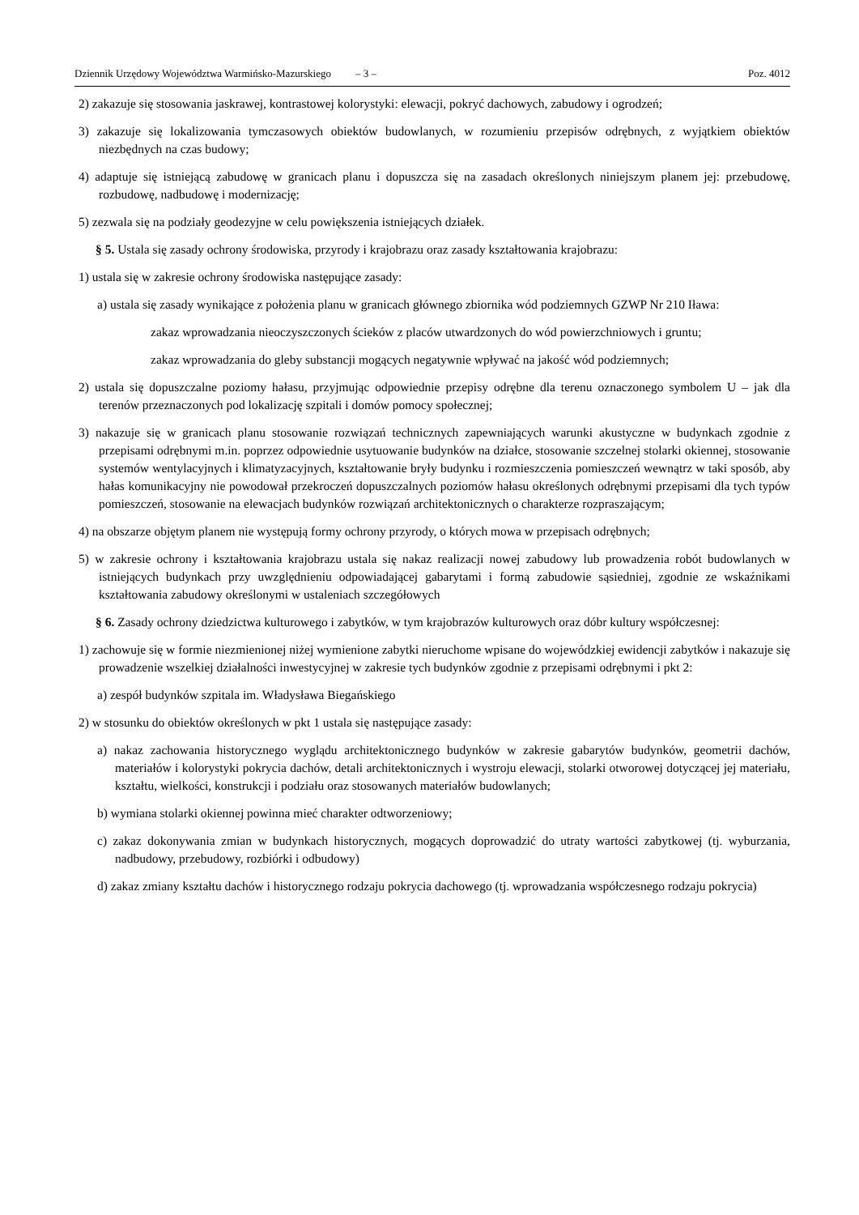Dziennik Urzędowy Województwa Warmińsko-Mazurskiego – 3 –
Poz. 4012
2) zakazuje się stosowania jaskrawej, kontrastowej kolorystyki: elewacji, pokryć dachowych, zabudowy i ogrodzeń;
3) zakazuje się lokalizowania tymczasowych obiektów budowlanych, w rozumieniu przepisów odrębnych, z wyjątkiem obiektów niezbędnych na czas budowy;
4) adaptuje się istniejącą zabudowę w granicach planu i dopuszcza się na zasadach określonych niniejszym planem jej: przebudowę, rozbudowę, nadbudowę i modernizację;
5) zezwala się na podziały geodezyjne w celu powiększenia istniejących działek.
§ 5. Ustala się zasady ochrony środowiska, przyrody i krajobrazu oraz zasady kształtowania krajobrazu:
1) ustala się w zakresie ochrony środowiska następujące zasady:
a) ustala się zasady wynikające z położenia planu w granicach głównego zbiornika wód podziemnych GZWP Nr 210 Iława:
zakaz wprowadzania nieoczyszczonych ścieków z placów utwardzonych do wód powierzchniowych i gruntu;
zakaz wprowadzania do gleby substancji mogących negatywnie wpływać na jakość wód podziemnych;
2) ustala się dopuszczalne poziomy hałasu, przyjmując odpowiednie przepisy odrębne dla terenu oznaczonego symbolem U – jak dla terenów przeznaczonych pod lokalizację szpitali i domów pomocy społecznej;
3) nakazuje się w granicach planu stosowanie rozwiązań technicznych zapewniających warunki akustyczne w budynkach zgodnie z przepisami odrębnymi m.in. poprzez odpowiednie usytuowanie budynków na działce, stosowanie szczelnej stolarki okiennej, stosowanie systemów wentylacyjnych i klimatyzacyjnych, kształtowanie bryły budynku i rozmieszczenia pomieszczeń wewnątrz w taki sposób, aby hałas komunikacyjny nie powodował przekroczeń dopuszczalnych poziomów hałasu określonych odrębnymi przepisami dla tych typów pomieszczeń, stosowanie na elewacjach budynków rozwiązań architektonicznych o charakterze rozpraszającym;
4) na obszarze objętym planem nie występują formy ochrony przyrody, o których mowa w przepisach odrębnych;
5) w zakresie ochrony i kształtowania krajobrazu ustala się nakaz realizacji nowej zabudowy lub prowadzenia robót budowlanych w istniejących budynkach przy uwzględnieniu odpowiadającej gabarytami i formą zabudowie sąsiedniej, zgodnie ze wskaźnikami kształtowania zabudowy określonymi w ustaleniach szczegółowych
§ 6. Zasady ochrony dziedzictwa kulturowego i zabytków, w tym krajobrazów kulturowych oraz dóbr kultury współczesnej:
1) zachowuje się w formie niezmienionej niżej wymienione zabytki nieruchome wpisane do wojewódzkiej ewidencji zabytków i nakazuje się prowadzenie wszelkiej działalności inwestycyjnej w zakresie tych budynków zgodnie z przepisami odrębnymi i pkt 2:
a) zespół budynków szpitala im. Władysława Biegańskiego
2) w stosunku do obiektów określonych w pkt 1 ustala się następujące zasady:
a) nakaz zachowania historycznego wyglądu architektonicznego budynków w zakresie gabarytów budynków, geometrii dachów, materiałów i kolorystyki pokrycia dachów, detali architektonicznych i wystroju elewacji, stolarki otworowej dotyczącej jej materiału, kształtu, wielkości, konstrukcji i podziału oraz stosowanych materiałów budowlanych;
b) wymiana stolarki okiennej powinna mieć charakter odtworzeniowy;
c) zakaz dokonywania zmian w budynkach historycznych, mogących doprowadzić do utraty wartości zabytkowej (tj. wyburzania, nadbudowy, przebudowy, rozbiórki i odbudowy)
d) zakaz zmiany kształtu dachów i historycznego rodzaju pokrycia dachowego (tj. wprowadzania współczesnego rodzaju pokrycia)